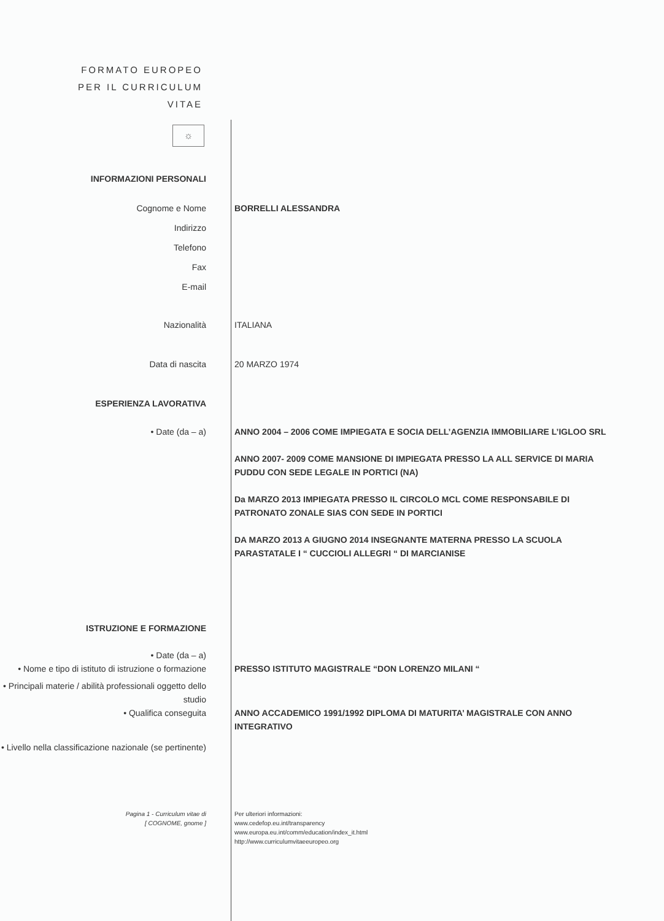FORMATO EUROPEO
PER IL CURRICULUM
VITAE
☼
INFORMAZIONI PERSONALI
Cognome e Nome BORRELLI ALESSANDRA
Indirizzo
Telefono
Fax
E-mail
Nazionalità ITALIANA
Data di nascita 20 MARZO 1974
ESPERIENZA LAVORATIVA
• Date (da – a) ANNO 2004 – 2006 COME IMPIEGATA E SOCIA DELL’AGENZIA IMMOBILIARE L’IGLOO SRL
ANNO 2007- 2009 COME MANSIONE DI IMPIEGATA PRESSO LA ALL SERVICE DI MARIA PUDDU CON SEDE LEGALE IN PORTICI (NA)
Da MARZO 2013 IMPIEGATA PRESSO IL CIRCOLO MCL COME RESPONSABILE DI PATRONATO ZONALE SIAS CON SEDE IN PORTICI
DA MARZO 2013 A GIUGNO 2014 INSEGNANTE MATERNA PRESSO LA SCUOLA PARASTATALE I “ CUCCIOLI ALLEGRI “ DI MARCIANISE
ISTRUZIONE E FORMAZIONE
• Date (da – a)
• Nome e tipo di istituto di istruzione o formazione
PRESSO ISTITUTO MAGISTRALE “DON LORENZO MILANI “
• Principali materie / abilità professionali oggetto dello studio
• Qualifica conseguita ANNO ACCADEMICO 1991/1992 DIPLOMA DI MATURITA’ MAGISTRALE CON ANNO INTEGRATIVO
• Livello nella classificazione nazionale (se pertinente)
Pagina 1 - Curriculum vitae di
[ COGNOME, gnome ]
Per ulteriori informazioni:
www.cedefop.eu.int/transparency
www.europa.eu.int/comm/education/index_it.html
http://www.curriculumvitaeeuropeo.org